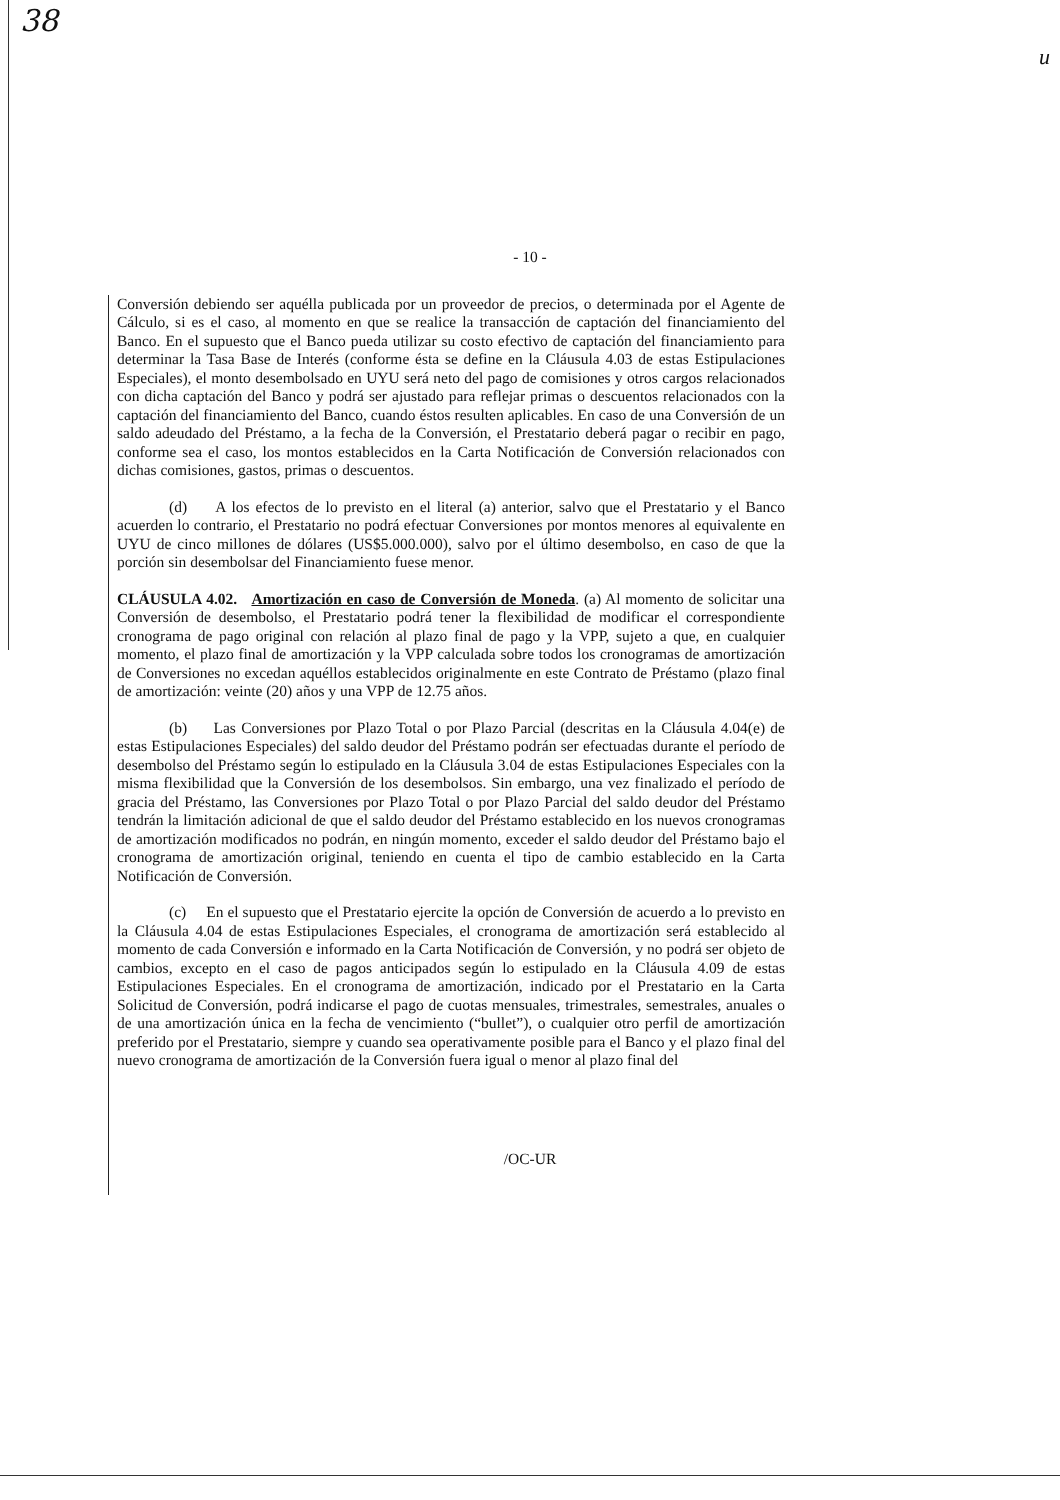38
u
- 10 -
Conversión debiendo ser aquélla publicada por un proveedor de precios, o determinada por el Agente de Cálculo, si es el caso, al momento en que se realice la transacción de captación del financiamiento del Banco. En el supuesto que el Banco pueda utilizar su costo efectivo de captación del financiamiento para determinar la Tasa Base de Interés (conforme ésta se define en la Cláusula 4.03 de estas Estipulaciones Especiales), el monto desembolsado en UYU será neto del pago de comisiones y otros cargos relacionados con dicha captación del Banco y podrá ser ajustado para reflejar primas o descuentos relacionados con la captación del financiamiento del Banco, cuando éstos resulten aplicables. En caso de una Conversión de un saldo adeudado del Préstamo, a la fecha de la Conversión, el Prestatario deberá pagar o recibir en pago, conforme sea el caso, los montos establecidos en la Carta Notificación de Conversión relacionados con dichas comisiones, gastos, primas o descuentos.
(d) A los efectos de lo previsto en el literal (a) anterior, salvo que el Prestatario y el Banco acuerden lo contrario, el Prestatario no podrá efectuar Conversiones por montos menores al equivalente en UYU de cinco millones de dólares (US$5.000.000), salvo por el último desembolso, en caso de que la porción sin desembolsar del Financiamiento fuese menor.
CLÁUSULA 4.02. Amortización en caso de Conversión de Moneda. (a) Al momento de solicitar una Conversión de desembolso, el Prestatario podrá tener la flexibilidad de modificar el correspondiente cronograma de pago original con relación al plazo final de pago y la VPP, sujeto a que, en cualquier momento, el plazo final de amortización y la VPP calculada sobre todos los cronogramas de amortización de Conversiones no excedan aquéllos establecidos originalmente en este Contrato de Préstamo (plazo final de amortización: veinte (20) años y una VPP de 12.75 años.
(b) Las Conversiones por Plazo Total o por Plazo Parcial (descritas en la Cláusula 4.04(e) de estas Estipulaciones Especiales) del saldo deudor del Préstamo podrán ser efectuadas durante el período de desembolso del Préstamo según lo estipulado en la Cláusula 3.04 de estas Estipulaciones Especiales con la misma flexibilidad que la Conversión de los desembolsos. Sin embargo, una vez finalizado el período de gracia del Préstamo, las Conversiones por Plazo Total o por Plazo Parcial del saldo deudor del Préstamo tendrán la limitación adicional de que el saldo deudor del Préstamo establecido en los nuevos cronogramas de amortización modificados no podrán, en ningún momento, exceder el saldo deudor del Préstamo bajo el cronograma de amortización original, teniendo en cuenta el tipo de cambio establecido en la Carta Notificación de Conversión.
(c) En el supuesto que el Prestatario ejercite la opción de Conversión de acuerdo a lo previsto en la Cláusula 4.04 de estas Estipulaciones Especiales, el cronograma de amortización será establecido al momento de cada Conversión e informado en la Carta Notificación de Conversión, y no podrá ser objeto de cambios, excepto en el caso de pagos anticipados según lo estipulado en la Cláusula 4.09 de estas Estipulaciones Especiales. En el cronograma de amortización, indicado por el Prestatario en la Carta Solicitud de Conversión, podrá indicarse el pago de cuotas mensuales, trimestrales, semestrales, anuales o de una amortización única en la fecha de vencimiento (“bullet”), o cualquier otro perfil de amortización preferido por el Prestatario, siempre y cuando sea operativamente posible para el Banco y el plazo final del nuevo cronograma de amortización de la Conversión fuera igual o menor al plazo final del
/OC-UR